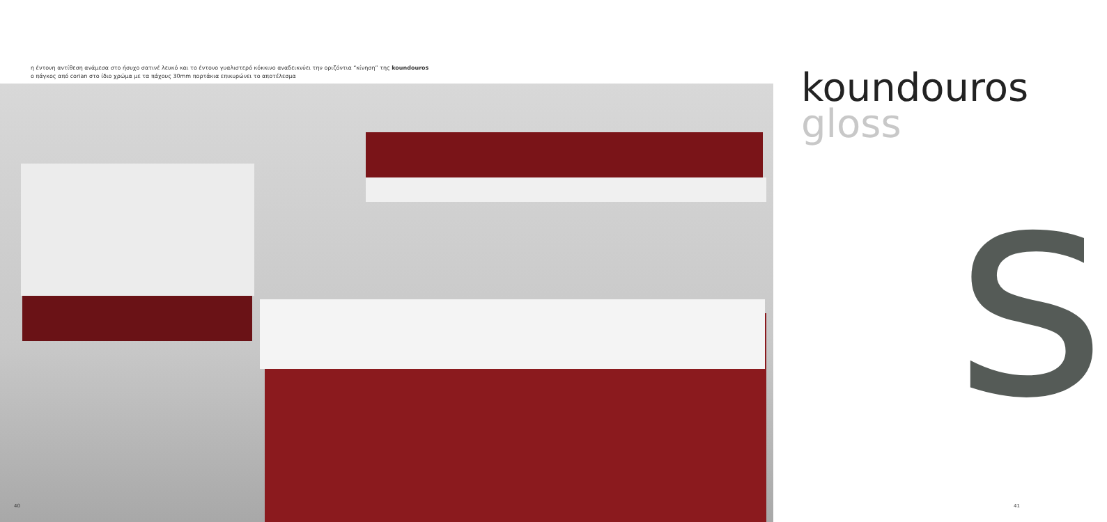η έντονη αντίθεση ανάμεσα στο ήσυχο σατινέ λευκό και το έντονο γυαλιστερό κόκκινο αναδεικνύει την οριζόντια “κίνηση” της koundouros
ο πάγκος από corian στο ίδιο χρώμα με τα πάχους 30mm πορτάκια επικυρώνει το αποτέλεσμα
koundouros
gloss
s
40 41